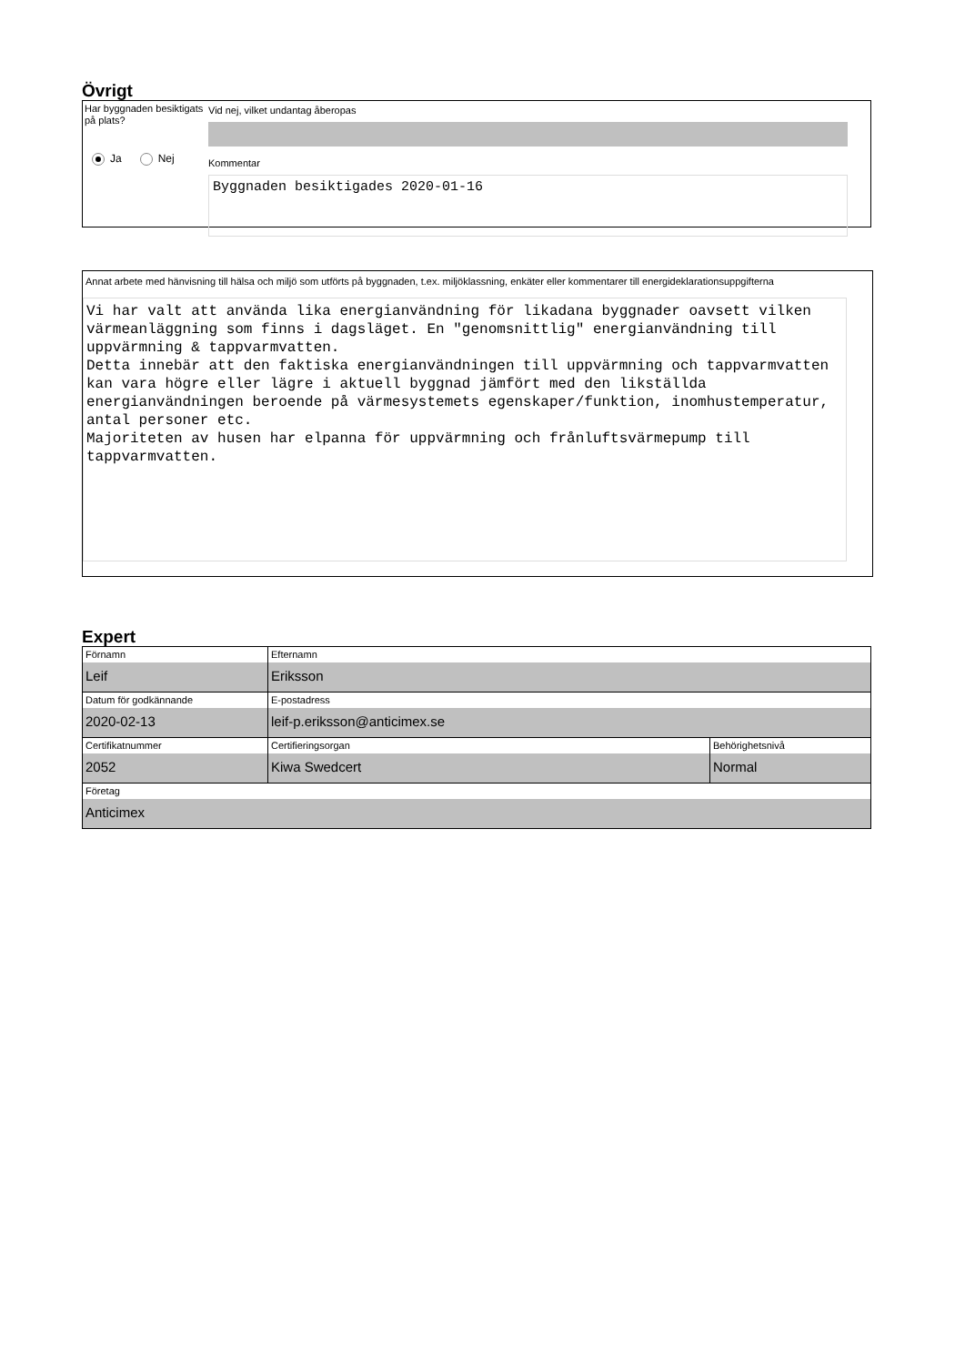Övrigt
Har byggnaden besiktigats på plats?
Ja Nej
Vid nej, vilket undantag åberopas
Kommentar
Byggnaden besiktigades 2020-01-16
Annat arbete med hänvisning till hälsa och miljö som utförts på byggnaden, t.ex. miljöklassning, enkäter eller kommentarer till energideklarationsuppgifterna
Vi har valt att använda lika energianvändning för likadana byggnader oavsett vilken värmeanläggning som finns i dagsläget. En "genomsnittlig" energianvändning till uppvärmning & tappvarmvatten.
Detta innebär att den faktiska energianvändningen till uppvärmning och tappvarmvatten kan vara högre eller lägre i aktuell byggnad jämfört med den likställda energianvändningen beroende på värmesystemets egenskaper/funktion, inomhustemperatur, antal personer etc.
Majoriteten av husen har elpanna för uppvärmning och frånluftsvärmepump till tappvarmvatten.
Expert
| Förnamn Leif | Efternamn Eriksson | |
| Datum för godkännande 2020-02-13 | E-postadress leif-p.eriksson@anticimex.se | |
| Certifikatnummer 2052 | Certifieringsorgan Kiwa Swedcert | Behörighetsnivå Normal |
| Företag Anticimex | | |